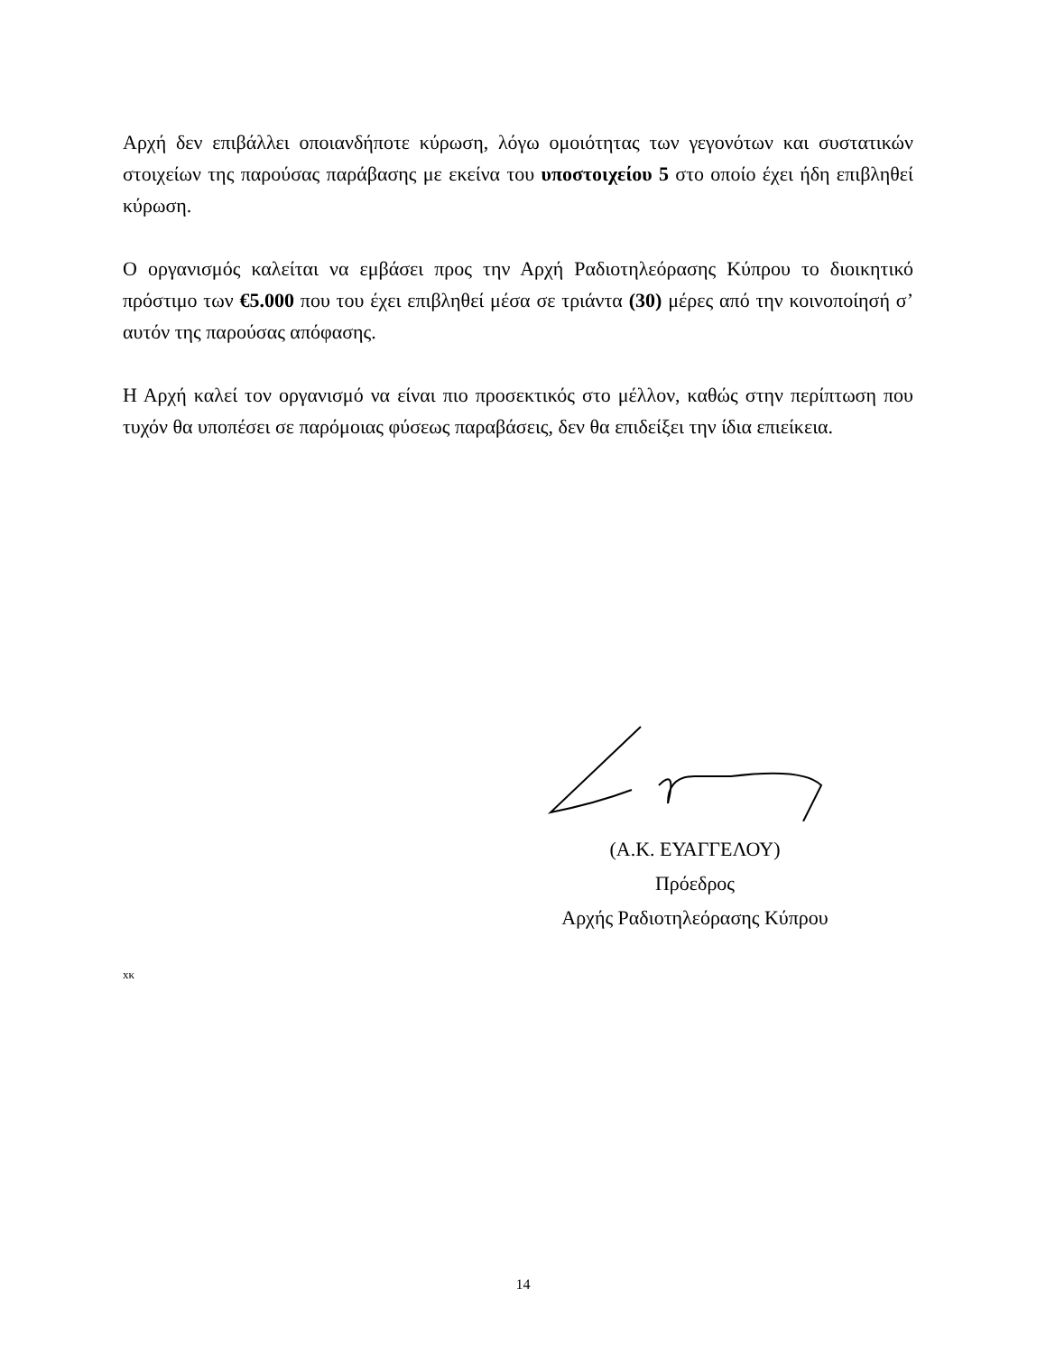Αρχή δεν επιβάλλει οποιανδήποτε κύρωση, λόγω ομοιότητας των γεγονότων και συστατικών στοιχείων της παρούσας παράβασης με εκείνα του υποστοιχείου 5 στο οποίο έχει ήδη επιβληθεί κύρωση.
Ο οργανισμός καλείται να εμβάσει προς την Αρχή Ραδιοτηλεόρασης Κύπρου το διοικητικό πρόστιμο των €5.000 που του έχει επιβληθεί μέσα σε τριάντα (30) μέρες από την κοινοποίησή σ’ αυτόν της παρούσας απόφασης.
Η Αρχή καλεί τον οργανισμό να είναι πιο προσεκτικός στο μέλλον, καθώς στην περίπτωση που τυχόν θα υποπέσει σε παρόμοιας φύσεως παραβάσεις, δεν θα επιδείξει την ίδια επιείκεια.
(Α.Κ. ΕΥΑΓΓΕΛΟΥ)
Πρόεδρος
Αρχής Ραδιοτηλεόρασης Κύπρου
xκ
14